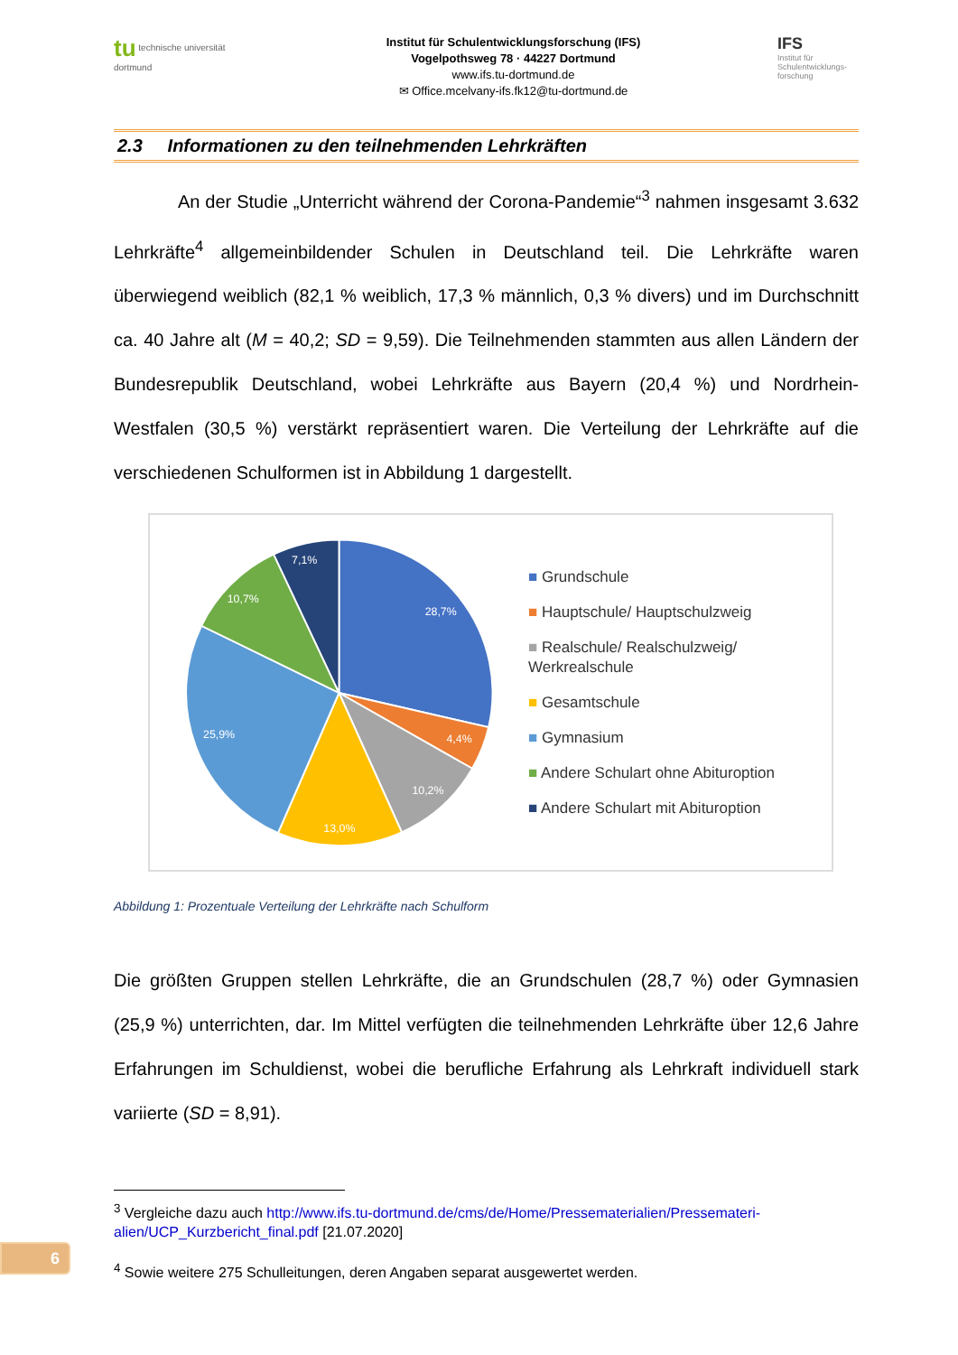tu technische universität dortmund
Institut für Schulentwicklungsforschung (IFS)
Vogelpothsweg 78 · 44227 Dortmund
www.ifs.tu-dortmund.de
✉ Office.mcelvany-ifs.fk12@tu-dortmund.de
IFS
Institut für Schulentwicklungs-forschung
2.3 Informationen zu den teilnehmenden Lehrkräften
An der Studie „Unterricht während der Corona-Pandemie“<sup>3</sup> nahmen insgesamt 3.632 Lehrkräfte<sup>4</sup> allgemeinbildender Schulen in Deutschland teil. Die Lehrkräfte waren überwiegend weiblich (82,1 % weiblich, 17,3 % männlich, 0,3 % divers) und im Durchschnitt ca. 40 Jahre alt (M = 40,2; SD = 9,59). Die Teilnehmenden stammten aus allen Ländern der Bundesrepublik Deutschland, wobei Lehrkräfte aus Bayern (20,4 %) und Nordrhein-Westfalen (30,5 %) verstärkt repräsentiert waren. Die Verteilung der Lehrkräfte auf die verschiedenen Schulformen ist in Abbildung 1 dargestellt.
28,7%
4,4%
10,2%
13,0%
25,9%
10,7%
7,1%
■ Grundschule
■ Hauptschule/ Hauptschulzweig
■ Realschule/ Realschulzweig/ Werkrealschule
■ Gesamtschule
■ Gymnasium
■ Andere Schulart ohne Abituroption
■ Andere Schulart mit Abituroption
Abbildung 1: Prozentuale Verteilung der Lehrkräfte nach Schulform
Die größten Gruppen stellen Lehrkräfte, die an Grundschulen (28,7 %) oder Gymnasien (25,9 %) unterrichten, dar. Im Mittel verfügten die teilnehmenden Lehrkräfte über 12,6 Jahre Erfahrungen im Schuldienst, wobei die berufliche Erfahrung als Lehrkraft individuell stark variierte (SD = 8,91).
<sup>3</sup> Vergleiche dazu auch http://www.ifs.tu-dortmund.de/cms/de/Home/Pressematerialien/Pressemateri-alien/UCP_Kurzbericht_final.pdf [21.07.2020]
<sup>4</sup> Sowie weitere 275 Schulleitungen, deren Angaben separat ausgewertet werden.
6